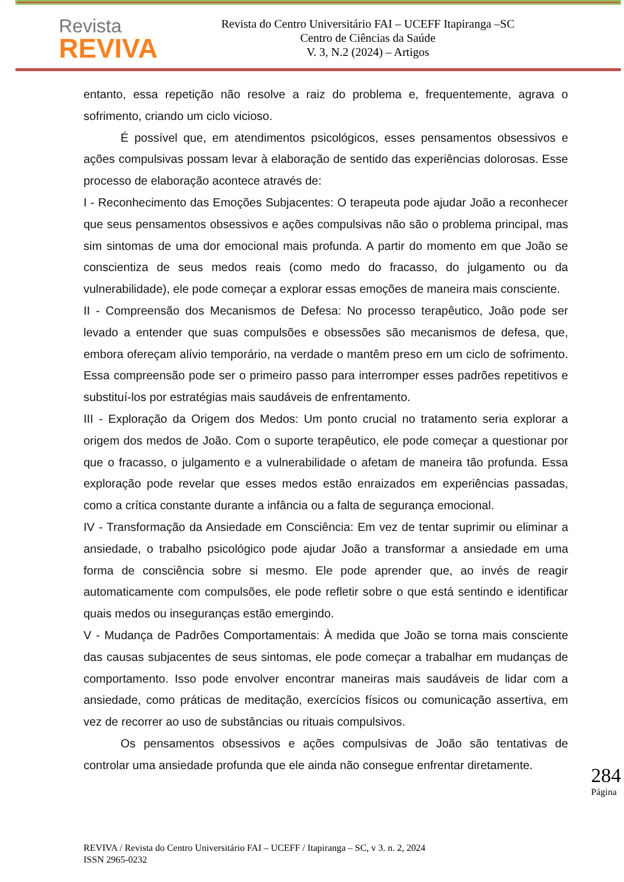Revista
REVIVA
Revista do Centro Universitário FAI – UCEFF Itapiranga –SC
Centro de Ciências da Saúde
V. 3, N.2 (2024) – Artigos
entanto, essa repetição não resolve a raiz do problema e, frequentemente, agrava o sofrimento, criando um ciclo vicioso.
É possível que, em atendimentos psicológicos, esses pensamentos obsessivos e ações compulsivas possam levar à elaboração de sentido das experiências dolorosas. Esse processo de elaboração acontece através de:
I - Reconhecimento das Emoções Subjacentes: O terapeuta pode ajudar João a reconhecer que seus pensamentos obsessivos e ações compulsivas não são o problema principal, mas sim sintomas de uma dor emocional mais profunda. A partir do momento em que João se conscientiza de seus medos reais (como medo do fracasso, do julgamento ou da vulnerabilidade), ele pode começar a explorar essas emoções de maneira mais consciente.
II - Compreensão dos Mecanismos de Defesa: No processo terapêutico, João pode ser levado a entender que suas compulsões e obsessões são mecanismos de defesa, que, embora ofereçam alívio temporário, na verdade o mantêm preso em um ciclo de sofrimento. Essa compreensão pode ser o primeiro passo para interromper esses padrões repetitivos e substituí-los por estratégias mais saudáveis de enfrentamento.
III - Exploração da Origem dos Medos: Um ponto crucial no tratamento seria explorar a origem dos medos de João. Com o suporte terapêutico, ele pode começar a questionar por que o fracasso, o julgamento e a vulnerabilidade o afetam de maneira tão profunda. Essa exploração pode revelar que esses medos estão enraizados em experiências passadas, como a crítica constante durante a infância ou a falta de segurança emocional.
IV - Transformação da Ansiedade em Consciência: Em vez de tentar suprimir ou eliminar a ansiedade, o trabalho psicológico pode ajudar João a transformar a ansiedade em uma forma de consciência sobre si mesmo. Ele pode aprender que, ao invés de reagir automaticamente com compulsões, ele pode refletir sobre o que está sentindo e identificar quais medos ou inseguranças estão emergindo.
V - Mudança de Padrões Comportamentais: À medida que João se torna mais consciente das causas subjacentes de seus sintomas, ele pode começar a trabalhar em mudanças de comportamento. Isso pode envolver encontrar maneiras mais saudáveis de lidar com a ansiedade, como práticas de meditação, exercícios físicos ou comunicação assertiva, em vez de recorrer ao uso de substâncias ou rituais compulsivos.
Os pensamentos obsessivos e ações compulsivas de João são tentativas de controlar uma ansiedade profunda que ele ainda não consegue enfrentar diretamente.
284
Página
REVIVA / Revista do Centro Universitário FAI – UCEFF / Itapiranga – SC, v 3. n. 2, 2024
ISSN 2965-0232